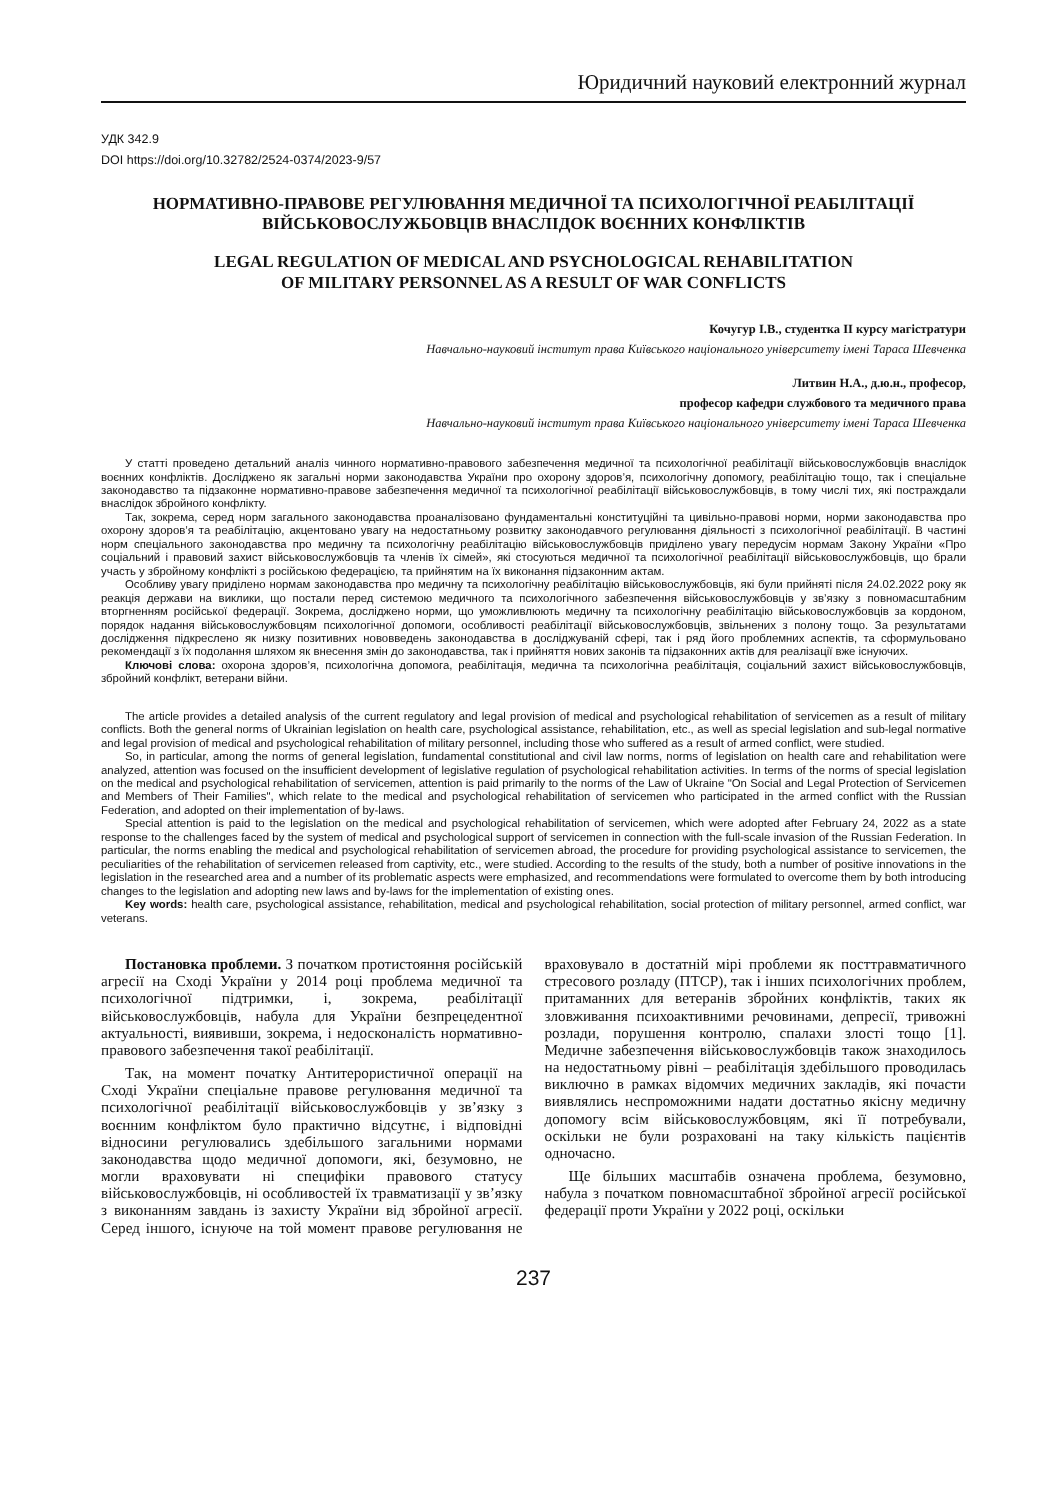Юридичний науковий електронний журнал
УДК 342.9
DOI https://doi.org/10.32782/2524-0374/2023-9/57
НОРМАТИВНО-ПРАВОВЕ РЕГУЛЮВАННЯ МЕДИЧНОЇ ТА ПСИХОЛОГІЧНОЇ РЕАБІЛІТАЦІЇ ВІЙСЬКОВОСЛУЖБОВЦІВ ВНАСЛІДОК ВОЄННИХ КОНФЛІКТІВ
LEGAL REGULATION OF MEDICAL AND PSYCHOLOGICAL REHABILITATION
OF MILITARY PERSONNEL AS A RESULT OF WAR CONFLICTS
Кочугур І.В., студентка ІІ курсу магістратури
Навчально-науковий інститут права Київського національного університету імені Тараса Шевченка
Литвин Н.А., д.ю.н., професор,
професор кафедри службового та медичного права
Навчально-науковий інститут права Київського національного університету імені Тараса Шевченка
У статті проведено детальний аналіз чинного нормативно-правового забезпечення медичної та психологічної реабілітації військовослужбовців внаслідок воєнних конфліктів. Досліджено як загальні норми законодавства України про охорону здоров’я, психологічну допомогу, реабілітацію тощо, так і спеціальне законодавство та підзаконне нормативно-правове забезпечення медичної та психологічної реабілітації військовослужбовців, в тому числі тих, які постраждали внаслідок збройного конфлікту.
Так, зокрема, серед норм загального законодавства проаналізовано фундаментальні конституційні та цивільно-правові норми, норми законодавства про охорону здоров’я та реабілітацію, акцентовано увагу на недостатньому розвитку законодавчого регулювання діяльності з психологічної реабілітації. В частині норм спеціального законодавства про медичну та психологічну реабілітацію військовослужбовців приділено увагу передусім нормам Закону України «Про соціальний і правовий захист військовослужбовців та членів їх сімей», які стосуються медичної та психологічної реабілітації військовослужбовців, що брали участь у збройному конфлікті з російською федерацією, та прийнятим на їх виконання підзаконним актам.
Особливу увагу приділено нормам законодавства про медичну та психологічну реабілітацію військовослужбовців, які були прийняті після 24.02.2022 року як реакція держави на виклики, що постали перед системою медичного та психологічного забезпечення військовослужбовців у зв’язку з повномасштабним вторгненням російської федерації. Зокрема, досліджено норми, що уможливлюють медичну та психологічну реабілітацію військовослужбовців за кордоном, порядок надання військовослужбовцям психологічної допомоги, особливості реабілітації військовослужбовців, звільнених з полону тощо. За результатами дослідження підкреслено як низку позитивних нововведень законодавства в досліджуваній сфері, так і ряд його проблемних аспектів, та сформульовано рекомендації з їх подолання шляхом як внесення змін до законодавства, так і прийняття нових законів та підзаконних актів для реалізації вже існуючих.
Ключові слова: охорона здоров’я, психологічна допомога, реабілітація, медична та психологічна реабілітація, соціальний захист військовослужбовців, збройний конфлікт, ветерани війни.
The article provides a detailed analysis of the current regulatory and legal provision of medical and psychological rehabilitation of servicemen as a result of military conflicts. Both the general norms of Ukrainian legislation on health care, psychological assistance, rehabilitation, etc., as well as special legislation and sub-legal normative and legal provision of medical and psychological rehabilitation of military personnel, including those who suffered as a result of armed conflict, were studied.
So, in particular, among the norms of general legislation, fundamental constitutional and civil law norms, norms of legislation on health care and rehabilitation were analyzed, attention was focused on the insufficient development of legislative regulation of psychological rehabilitation activities. In terms of the norms of special legislation on the medical and psychological rehabilitation of servicemen, attention is paid primarily to the norms of the Law of Ukraine "On Social and Legal Protection of Servicemen and Members of Their Families", which relate to the medical and psychological rehabilitation of servicemen who participated in the armed conflict with the Russian Federation, and adopted on their implementation of by-laws.
Special attention is paid to the legislation on the medical and psychological rehabilitation of servicemen, which were adopted after February 24, 2022 as a state response to the challenges faced by the system of medical and psychological support of servicemen in connection with the full-scale invasion of the Russian Federation. In particular, the norms enabling the medical and psychological rehabilitation of servicemen abroad, the procedure for providing psychological assistance to servicemen, the peculiarities of the rehabilitation of servicemen released from captivity, etc., were studied. According to the results of the study, both a number of positive innovations in the legislation in the researched area and a number of its problematic aspects were emphasized, and recommendations were formulated to overcome them by both introducing changes to the legislation and adopting new laws and by-laws for the implementation of existing ones.
Key words: health care, psychological assistance, rehabilitation, medical and psychological rehabilitation, social protection of military personnel, armed conflict, war veterans.
Постановка проблеми. З початком протистояння російській агресії на Сході України у 2014 році проблема медичної та психологічної підтримки, і, зокрема, реабілітації військовослужбовців, набула для України безпрецедентної актуальності, виявивши, зокрема, і недосконалість нормативно-правового забезпечення такої реабілітації.
Так, на момент початку Антитерористичної операції на Сході України спеціальне правове регулювання медичної та психологічної реабілітації військовослужбовців у зв’язку з воєнним конфліктом було практично відсутнє, і відповідні відносини регулювались здебільшого загальними нормами законодавства щодо медичної допомоги, які, безумовно, не могли враховувати ні специфіки правового статусу військовослужбовців, ні особливостей їх травматизації у зв’язку з виконанням завдань із захисту України від збройної агресії. Серед іншого, існуюче на той момент правове регулювання не враховувало в достатній мірі проблеми як посттравматичного стресового розладу (ПТСР), так і інших психологічних проблем, притаманних для ветеранів збройних конфліктів, таких як зловживання психоактивними речовинами, депресії, тривожні розлади, порушення контролю, спалахи злості тощо [1]. Медичне забезпечення військовослужбовців також знаходилось на недостатньому рівні – реабілітація здебільшого проводилась виключно в рамках відомчих медичних закладів, які почасти виявлялись неспроможними надати достатньо якісну медичну допомогу всім військовослужбовцям, які її потребували, оскільки не були розраховані на таку кількість пацієнтів одночасно.
Ще більших масштабів означена проблема, безумовно, набула з початком повномасштабної збройної агресії російської федерації проти України у 2022 році, оскільки
237